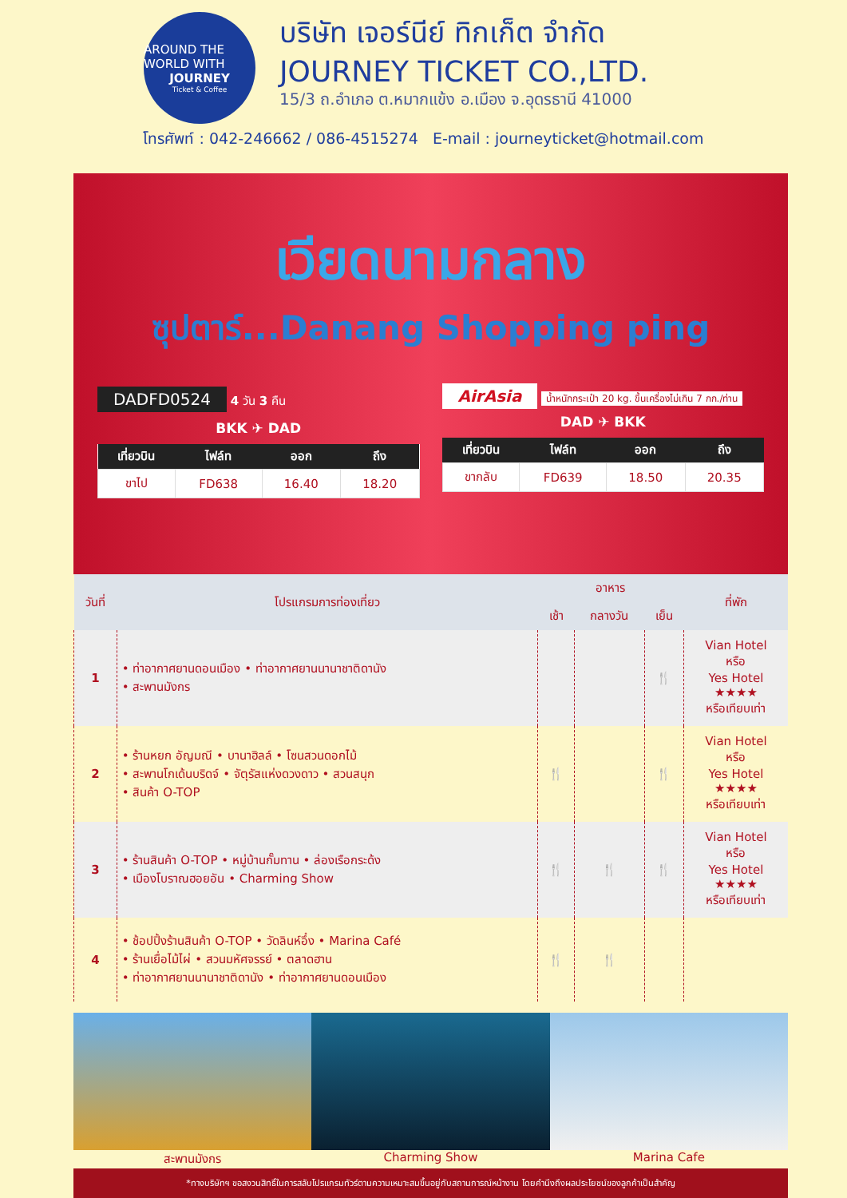AROUND THE WORLD WITH
JOURNEY
Ticket & Coffee
บริษัท เจอร์นีย์ ทิกเก็ต จำกัด
JOURNEY TICKET CO.,LTD.
15/3 ถ.อำเภอ ต.หมากแข้ง อ.เมือง จ.อุดรธานี 41000
โทรศัพท์ : 042-246662 / 086-4515274 E-mail : journeyticket@hotmail.com
เวียดนามกลาง
ซุปตาร์...Danang Shopping ping
DADFD0524 4 วัน 3 คืน
BKK ✈ DAD
| เที่ยวบิน | ไฟล์ท | ออก | ถึง |
| --- | --- | --- | --- |
| ขาไป | FD638 | 16.40 | 18.20 |
AirAsia น้ำหนักกระเป๋า 20 kg. ขึ้นเครื่องไม่เกิน 7 กก./ท่าน
DAD ✈ BKK
| เที่ยวบิน | ไฟล์ท | ออก | ถึง |
| --- | --- | --- | --- |
| ขากลับ | FD639 | 18.50 | 20.35 |
| วันที่ | โปรแกรมการท่องเที่ยว | อาหาร | | | ที่พัก |
| --- | --- | --- | --- | --- | --- |
| | | เช้า | กลางวัน | เย็น | |
| 1 | • ท่าอากาศยานดอนเมือง • ท่าอากาศยานนานาชาติดานัง • สะพานมังกร | | | 🍴 | Vian Hotel หรือ Yes Hotel ★★★★ หรือเทียบเท่า |
| 2 | • ร้านหยก อัญมณี • บานาฮิลล์ • โซนสวนดอกไม้ • สะพานโกเด้นบริดจ์ • จัตุรัสแห่งดวงดาว • สวนสนุก • สินค้า O-TOP | 🍴 | | 🍴 | Vian Hotel หรือ Yes Hotel ★★★★ หรือเทียบเท่า |
| 3 | • ร้านสินค้า O-TOP • หมู่บ้านกั๊มทาน • ล่องเรือกระด้ง • เมืองโบราณฮอยอัน • Charming Show | 🍴 | 🍴 | 🍴 | Vian Hotel หรือ Yes Hotel ★★★★ หรือเทียบเท่า |
| 4 | • ช้อปปิ้งร้านสินค้า O-TOP • วัดลินห์อึ๋ง • Marina Café • ร้านเยื่อไม้ไผ่ • สวนมหัศจรรย์ • ตลาดฮาน • ท่าอากาศยานนานาชาติดานัง • ท่าอากาศยานดอนเมือง | 🍴 | 🍴 | | |
สะพานมังกร Charming Show Marina Cafe
*ทางบริษัทฯ ขอสงวนสิทธิ์ในการสลับโปรแกรมทัวร์ตามความเหมาะสมขึ้นอยู่กับสถานการณ์หน้างาน โดยคำนึงถึงผลประโยชน์ของลูกค้าเป็นสำคัญ